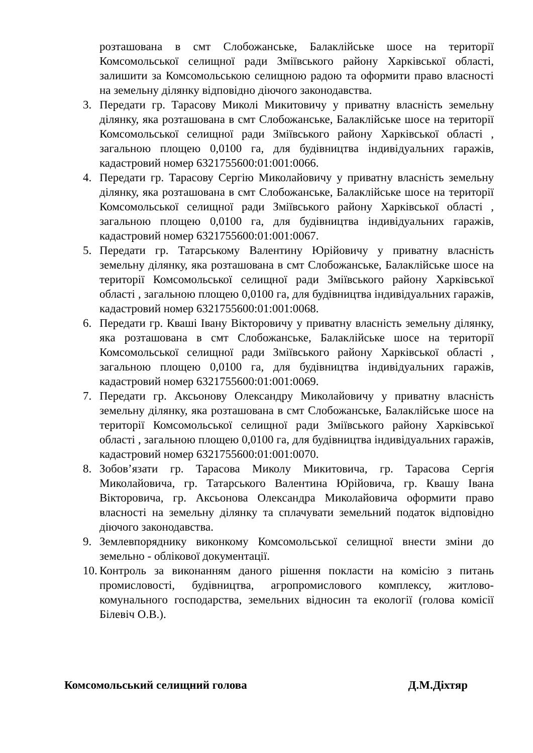розташована в смт Слобожанське, Балаклійське шосе на території Комсомольської селищної ради Зміївського району Харківської області, залишити за Комсомольською селищною радою та оформити право власності на земельну ділянку відповідно діючого законодавства.
3. Передати гр. Тарасову Миколі Микитовичу у приватну власність земельну ділянку, яка розташована в смт Слобожанське, Балаклійське шосе на території Комсомольської селищної ради Зміївського району Харківської області , загальною площею 0,0100 га, для будівництва індивідуальних гаражів, кадастровий номер 6321755600:01:001:0066.
4. Передати гр. Тарасову Сергію Миколайовичу у приватну власність земельну ділянку, яка розташована в смт Слобожанське, Балаклійське шосе на території Комсомольської селищної ради Зміївського району Харківської області , загальною площею 0,0100 га, для будівництва індивідуальних гаражів, кадастровий номер 6321755600:01:001:0067.
5. Передати гр. Татарському Валентину Юрійовичу у приватну власність земельну ділянку, яка розташована в смт Слобожанське, Балаклійське шосе на території Комсомольської селищної ради Зміївського району Харківської області , загальною площею 0,0100 га, для будівництва індивідуальних гаражів, кадастровий номер 6321755600:01:001:0068.
6. Передати гр. Кваші Івану Вікторовичу у приватну власність земельну ділянку, яка розташована в смт Слобожанське, Балаклійське шосе на території Комсомольської селищної ради Зміївського району Харківської області , загальною площею 0,0100 га, для будівництва індивідуальних гаражів, кадастровий номер 6321755600:01:001:0069.
7. Передати гр. Аксьонову Олександру Миколайовичу у приватну власність земельну ділянку, яка розташована в смт Слобожанське, Балаклійське шосе на території Комсомольської селищної ради Зміївського району Харківської області , загальною площею 0,0100 га, для будівництва індивідуальних гаражів, кадастровий номер 6321755600:01:001:0070.
8. Зобов’язати гр. Тарасова Миколу Микитовича, гр. Тарасова Сергія Миколайовича, гр. Татарського Валентина Юрійовича, гр. Квашу Івана Вікторовича, гр. Аксьонова Олександра Миколайовича оформити право власності на земельну ділянку та сплачувати земельний податок відповідно діючого законодавства.
9. Землевпоряднику виконкому Комсомольської селищної внести зміни до земельно - облікової документації.
10.
Контроль за виконанням даного рішення покласти на комісію з питань промисловості, будівництва, агропромислового комплексу, житлово-комунального господарства, земельних відносин та екології (голова комісії Білевіч О.В.).
Комсомольський селищний голова Д.М.Діхтяр